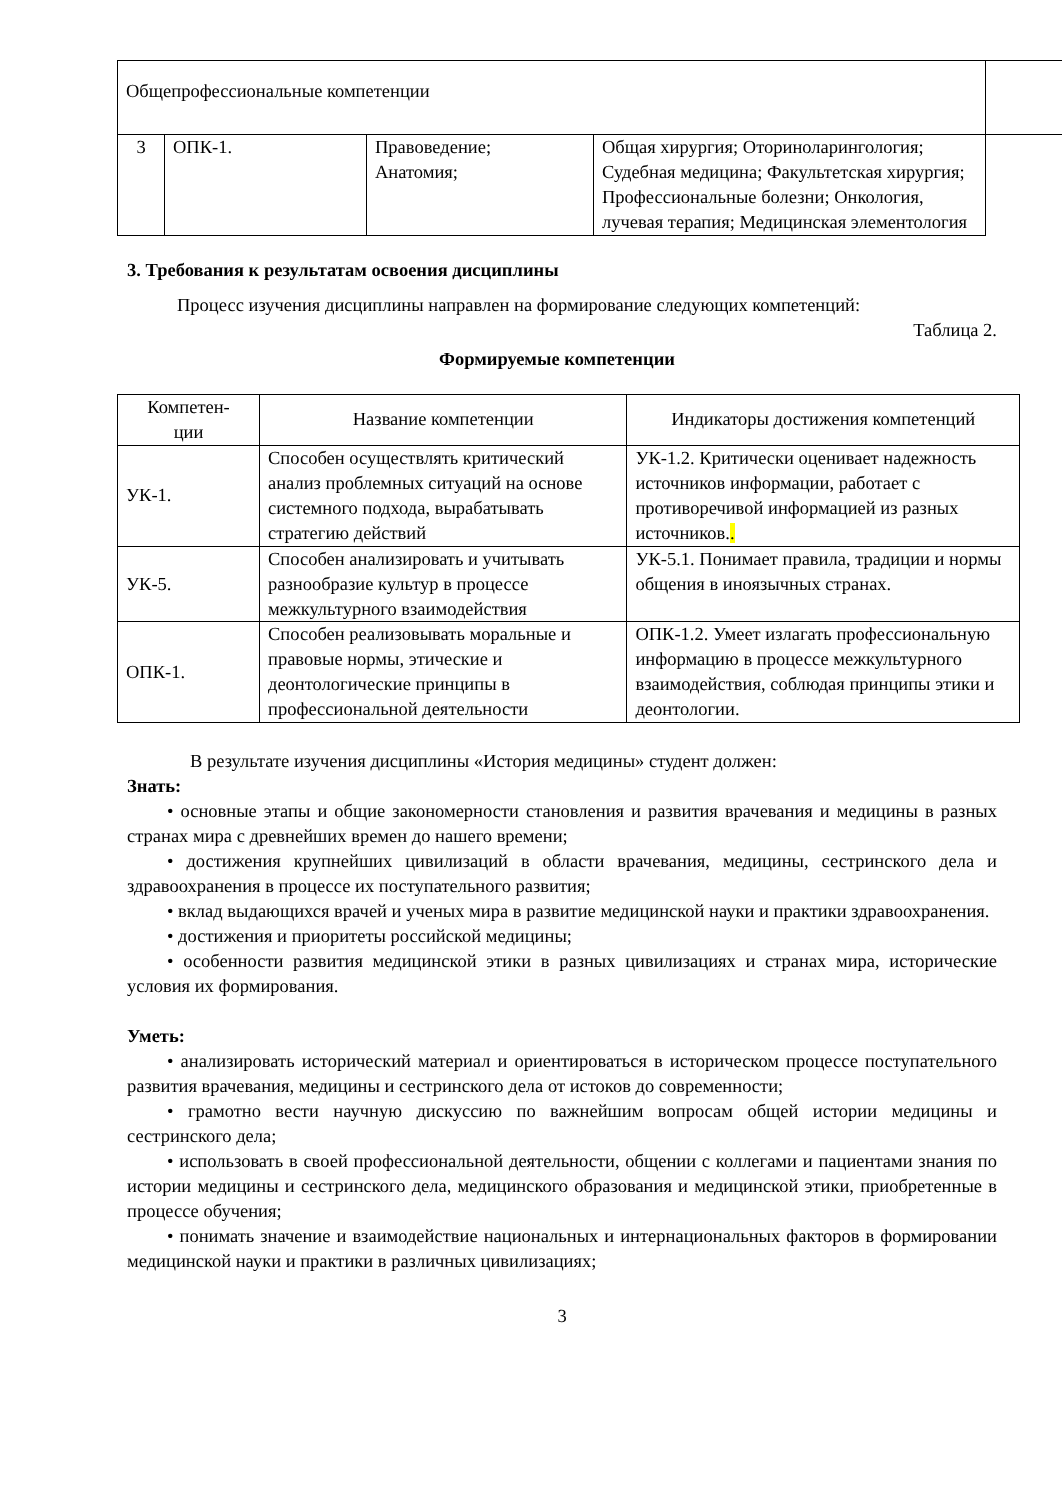| Общепрофессиональные компетенции | | | | |
| 3 | ОПК-1. | Правоведение; Анатомия; | Общая хирургия; Оториноларингология; Судебная медицина; Факультетская хирургия; Профессиональные болезни; Онкология, лучевая терапия; Медицинская элементология | |
3. Требования к результатам освоения дисциплины
Процесс изучения дисциплины направлен на формирование следующих компетенций:
Таблица 2.
Формируемые компетенции
| Компетен- ции | Название компетенции | Индикаторы достижения компетенций |
| --- | --- | --- |
| УК-1. | Способен осуществлять критический анализ проблемных ситуаций на основе системного подхода, вырабатывать стратегию действий | УК-1.2. Критически оценивает надежность источников информации, работает с противоречивой информацией из разных источников. . |
| УК-5. | Способен анализировать и учитывать разнообразие культур в процессе межкультурного взаимодействия | УК-5.1. Понимает правила, традиции и нормы общения в иноязычных странах. |
| ОПК-1. | Способен реализовывать моральные и правовые нормы, этические и деонтологические принципы в профессиональной деятельности | ОПК-1.2. Умеет излагать профессиональную информацию в процессе межкультурного взаимодействия, соблюдая принципы этики и деонтологии. |
В результате изучения дисциплины «История медицины» студент должен:
Знать:
• основные этапы и общие закономерности становления и развития врачевания и медицины в разных странах мира с древнейших времен до нашего времени;
• достижения крупнейших цивилизаций в области врачевания, медицины, сестринского дела и здравоохранения в процессе их поступательного развития;
• вклад выдающихся врачей и ученых мира в развитие медицинской науки и практики здравоохранения.
• достижения и приоритеты российской медицины;
• особенности развития медицинской этики в разных цивилизациях и странах мира, исторические условия их формирования.
Уметь:
• анализировать исторический материал и ориентироваться в историческом процессе поступательного развития врачевания, медицины и сестринского дела от истоков до современности;
• грамотно вести научную дискуссию по важнейшим вопросам общей истории медицины и сестринского дела;
• использовать в своей профессиональной деятельности, общении с коллегами и пациентами знания по истории медицины и сестринского дела, медицинского образования и медицинской этики, приобретенные в процессе обучения;
• понимать значение и взаимодействие национальных и интернациональных факторов в формировании медицинской науки и практики в различных цивилизациях;
3